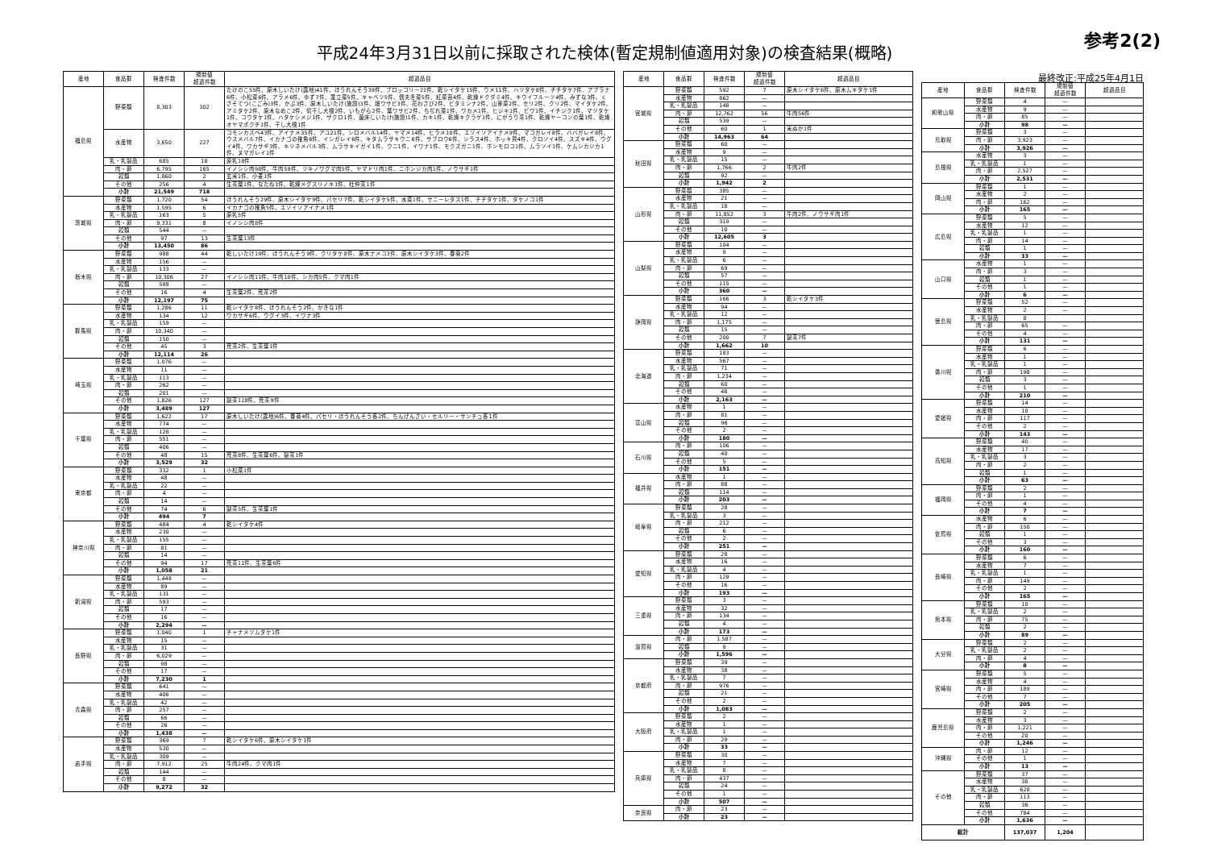参考2(2)
平成24年3月31日以前に採取された検体(暫定規制値適用対象)の検査結果(概略)
| 産地 | 食品群 | 検査件数 | 規制値 超過件数 | 超過品目 |
| --- | --- | --- | --- | --- |
| 福島県 | 野菜類 | 8,303 | 302 | たけのこ55件、原木しいたけ(露地)41件、ほうれんそう39件、ブロッコリー21件、乾シイタケ15件、ウメ11件、ハツタケ8件、チチタケ7件、アブラナ6件、小松菜6件、アラメ6件、ゆず7件、茎立菜5件、キャベツ5件、信夫冬菜5件、紅菜苔4件、乾燥ドクダミ4件、キウイフルーツ4件、みずな3件、くさそてつ(こごみ)3件、かぶ3件、原木しいたけ(施設)3件、畑ワサビ3件、花わさび2件、ビタミンナ2件、山東菜2件、セリ2件、クリ2件、マイタケ2件、アミタケ2件、原木なめこ2件、切干し大根2件、いもがら2件、葉ワサビ2件、ちぢれ菜1件、ワカメ1件、ヒジキ1件、ビワ1件、イチジク1件、マツタケ1件、コウタケ1件、ハタケシメジ1件、ザクロ1件、菌床しいたけ(施設)1件、カキ1件、乾燥キクラゲ1件、にがうり茶1件、乾燥ヤーコンの葉1件、乾燥オヤマボクチ1件、干し大根1件 |
| | 水産物 | 3,650 | 227 | コモンカスベ43件、アイナメ35件、アユ21件、シロメバル14件、ヤマメ14件、ヒラメ10件、エゾイソアイナメ9件、マコガレイ8件、ババガレイ8件、ウスメバル7件、イカナゴの稚魚6件、イシガレイ6件、キタムラサキウニ6件、サブロウ6件、シラス4件、ホッキ貝4件、クロソイ4件、スズキ4件、ウグイ4件、ワカサギ3件、キツネメバル3件、ムラサキイガイ1件、ウニ1件、イワナ1件、モクズガニ1件、ホンモロコ1件、ムラソイ1件、ケムシカジカ1件、ヌマガレイ1件 |
| | 乳・乳製品 | 685 | 18 | 原乳18件 |
| | 肉・卵 | 6,795 | 165 | イノシシ肉98件、牛肉59件、ツキノワグマ肉5件、ヤマドリ肉1件、ニホンジカ肉1件、ノウサギ1件 |
| | 穀類 | 1,860 | 2 | 玄米1件、小麦1件 |
| | その他 | 256 | 4 | 生茶葉1件、なたね1件、乾燥メグスリノキ1件、杜仲茶1件 |
| | 小計 | 21,549 | 718 | |
| 茨城県 | 野菜類 | 1,720 | 54 | ほうれんそう29件、原木シイタケ9件、パセリ7件、乾シイタケ5件、水菜1件、サニーレタス1件、チチタケ1件、タケノコ1件 |
| | 水産物 | 1,595 | 6 | イカナゴの稚魚5件、エゾイソアイナメ1件 |
| | 乳・乳製品 | 163 | 5 | 原乳5件 |
| | 肉・卵 | 9,331 | 8 | イノシシ肉8件 |
| | 穀類 | 544 | — | |
| | その他 | 97 | 13 | 生茶葉13件 |
| | 小計 | 13,450 | 86 | |
| 栃木県 | 野菜類 | 988 | 44 | 乾しいたけ19件、ほうれんそう9件、クリタケ8件、原木ナメコ3件、原木シイタケ3件、春菊2件 |
| | 水産物 | 156 | — | |
| | 乳・乳製品 | 133 | — | |
| | 肉・卵 | 10,306 | 27 | イノシシ肉11件、牛肉10件、シカ肉5件、クマ肉1件 |
| | 穀類 | 598 | — | |
| | その他 | 16 | 4 | 生茶葉2件、荒茶2件 |
| | 小計 | 12,197 | 75 | |
| 群馬県 | 野菜類 | 1,286 | 11 | 乾シイタケ8件、ほうれんそう2件、かきな1件 |
| | 水産物 | 134 | 12 | ワカサギ6件、ウグイ3件、イワナ3件 |
| | 乳・乳製品 | 159 | — | |
| | 肉・卵 | 10,340 | — | |
| | 穀類 | 150 | — | |
| | その他 | 45 | 3 | 荒茶2件、生茶葉1件 |
| | 小計 | 12,114 | 26 | |
| 埼玉県 | 野菜類 | 1,076 | — | |
| | 水産物 | 11 | — | |
| | 乳・乳製品 | 113 | — | |
| | 肉・卵 | 262 | — | |
| | 穀類 | 201 | — | |
| | その他 | 1,826 | 127 | 製茶118件、荒茶9件 |
| | 小計 | 3,489 | 127 | |
| 千葉県 | 野菜類 | 1,622 | 17 | 原木しいたけ(露地)6件、春菊4件、パセリ・ほうれんそう各2件、ちんげんさい・セルリー・サンチュ各1件 |
| | 水産物 | 774 | — | |
| | 乳・乳製品 | 128 | — | |
| | 肉・卵 | 551 | — | |
| | 穀類 | 406 | — | |
| | その他 | 48 | 15 | 荒茶8件、生茶葉6件、製茶1件 |
| | 小計 | 3,529 | 32 | |
| 東京都 | 野菜類 | 332 | 1 | 小松菜1件 |
| | 水産物 | 48 | — | |
| | 乳・乳製品 | 22 | — | |
| | 肉・卵 | 4 | — | |
| | 穀類 | 14 | — | |
| | その他 | 74 | 6 | 製茶5件、生茶葉1件 |
| | 小計 | 494 | 7 | |
| 神奈川県 | 野菜類 | 484 | 4 | 乾シイタケ4件 |
| | 水産物 | 230 | — | |
| | 乳・乳製品 | 155 | — | |
| | 肉・卵 | 81 | — | |
| | 穀類 | 14 | — | |
| | その他 | 94 | 17 | 荒茶11件、生茶葉6件 |
| | 小計 | 1,058 | 21 | |
| 新潟県 | 野菜類 | 1,448 | — | |
| | 水産物 | 89 | — | |
| | 乳・乳製品 | 131 | — | |
| | 肉・卵 | 593 | — | |
| | 穀類 | 17 | — | |
| | その他 | 16 | — | |
| | 小計 | 2,294 | — | |
| 長野県 | 野菜類 | 1,040 | 1 | チャナメツムタケ1件 |
| | 水産物 | 15 | — | |
| | 乳・乳製品 | 31 | — | |
| | 肉・卵 | 6,029 | — | |
| | 穀類 | 98 | — | |
| | その他 | 17 | — | |
| | 小計 | 7,230 | 1 | |
| 青森県 | 野菜類 | 641 | — | |
| | 水産物 | 406 | — | |
| | 乳・乳製品 | 42 | — | |
| | 肉・卵 | 257 | — | |
| | 穀類 | 66 | — | |
| | その他 | 26 | — | |
| | 小計 | 1,438 | — | |
| 岩手県 | 野菜類 | 369 | 7 | 乾シイタケ6件、原木シイタケ1件 |
| | 水産物 | 530 | — | |
| | 乳・乳製品 | 309 | — | |
| | 肉・卵 | 7,912 | 25 | 牛肉24件、クマ肉1件 |
| | 穀類 | 144 | — | |
| | その他 | 8 | — | |
| | 小計 | 9,272 | 32 | |
| 産地 | 食品群 | 検査件数 | 規制値 超過件数 | 超過品目 |
| --- | --- | --- | --- | --- |
| 宮城県 | 野菜類 | 592 | 7 | 原木シイタケ6件、原木ムキタケ1件 |
| | 水産物 | 862 | — | |
| | 乳・乳製品 | 148 | — | |
| | 肉・卵 | 12,762 | 56 | 牛肉56件 |
| | 穀類 | 539 | — | |
| | その他 | 60 | 1 | 米ぬか1件 |
| | 小計 | 14,963 | 64 | |
| 秋田県 | 野菜類 | 60 | — | |
| | 水産物 | 9 | — | |
| | 乳・乳製品 | 15 | — | |
| | 肉・卵 | 1,766 | 2 | 牛肉2件 |
| | 穀類 | 92 | — | |
| | 小計 | 1,942 | 2 | |
| 山形県 | 野菜類 | 385 | — | |
| | 水産物 | 21 | — | |
| | 乳・乳製品 | 18 | — | |
| | 肉・卵 | 11,852 | 3 | 牛肉2件、ノウサギ肉1件 |
| | 穀類 | 319 | — | |
| | その他 | 10 | — | |
| | 小計 | 12,605 | 3 | |
| 山梨県 | 野菜類 | 104 | — | |
| | 水産物 | 9 | — | |
| | 乳・乳製品 | 6 | — | |
| | 肉・卵 | 69 | — | |
| | 穀類 | 57 | — | |
| | その他 | 115 | — | |
| | 小計 | 360 | — | |
| 静岡県 | 野菜類 | 166 | 3 | 乾シイタケ3件 |
| | 水産物 | 94 | — | |
| | 乳・乳製品 | 12 | — | |
| | 肉・卵 | 1,175 | — | |
| | 穀類 | 15 | — | |
| | その他 | 200 | 7 | 製茶7件 |
| | 小計 | 1,662 | 10 | |
| 北海道 | 野菜類 | 183 | — | |
| | 水産物 | 567 | — | |
| | 乳・乳製品 | 71 | — | |
| | 肉・卵 | 1,234 | — | |
| | 穀類 | 60 | — | |
| | その他 | 48 | — | |
| | 小計 | 2,163 | — | |
| 富山県 | 水産物 | 1 | — | |
| | 肉・卵 | 81 | — | |
| | 穀類 | 96 | — | |
| | その他 | 2 | — | |
| | 小計 | 180 | — | |
| 石川県 | 肉・卵 | 106 | — | |
| | 穀類 | 40 | — | |
| | その他 | 5 | — | |
| | 小計 | 151 | — | |
| 福井県 | 水産物 | 1 | — | |
| | 肉・卵 | 88 | — | |
| | 穀類 | 114 | — | |
| | 小計 | 203 | — | |
| 岐阜県 | 野菜類 | 28 | — | |
| | 乳・乳製品 | 3 | — | |
| | 肉・卵 | 212 | — | |
| | 穀類 | 6 | — | |
| | その他 | 2 | — | |
| | 小計 | 251 | — | |
| 愛知県 | 野菜類 | 28 | — | |
| | 水産物 | 16 | — | |
| | 乳・乳製品 | 4 | — | |
| | 肉・卵 | 129 | — | |
| | その他 | 16 | — | |
| | 小計 | 193 | — | |
| 三重県 | 野菜類 | 3 | — | |
| | 水産物 | 32 | — | |
| | 肉・卵 | 134 | — | |
| | 穀類 | 4 | — | |
| | 小計 | 173 | — | |
| 滋賀県 | 肉・卵 | 1,587 | — | |
| | 穀類 | 9 | — | |
| | 小計 | 1,596 | — | |
| 京都府 | 野菜類 | 39 | — | |
| | 水産物 | 38 | — | |
| | 乳・乳製品 | 7 | — | |
| | 肉・卵 | 976 | — | |
| | 穀類 | 21 | — | |
| | その他 | 2 | — | |
| | 小計 | 1,083 | — | |
| 大阪府 | 野菜類 | 2 | — | |
| | 水産物 | 1 | — | |
| | 乳・乳製品 | 1 | — | |
| | 肉・卵 | 29 | — | |
| | 小計 | 33 | — | |
| 兵庫県 | 野菜類 | 30 | — | |
| | 水産物 | 7 | — | |
| | 乳・乳製品 | 8 | — | |
| | 肉・卵 | 437 | — | |
| | 穀類 | 24 | — | |
| | その他 | 1 | — | |
| | 小計 | 507 | — | |
| 奈良県 | 肉・卵 | 23 | — | |
| | 小計 | 23 | — | |
最終改正:平成25年4月1日
| 産地 | 食品群 | 検査件数 | 規制値 超過件数 | 超過品目 |
| --- | --- | --- | --- | --- |
| 和歌山県 | 野菜類 | 4 | — | |
| | 水産物 | 9 | — | |
| | 肉・卵 | 85 | — | |
| | 小計 | 98 | — | |
| 鳥取県 | 野菜類 | 3 | — | |
| | 肉・卵 | 3,923 | — | |
| | 小計 | 3,926 | — | |
| 島根県 | 水産物 | 3 | — | |
| | 乳・乳製品 | 1 | — | |
| | 肉・卵 | 2,527 | — | |
| | 小計 | 2,531 | — | |
| 岡山県 | 野菜類 | 1 | — | |
| | 水産物 | 2 | — | |
| | 肉・卵 | 162 | — | |
| | 小計 | 165 | — | |
| 広島県 | 野菜類 | 5 | — | |
| | 水産物 | 12 | — | |
| | 乳・乳製品 | 1 | — | |
| | 肉・卵 | 14 | — | |
| | 穀類 | 1 | — | |
| | 小計 | 33 | — | |
| 山口県 | 水産物 | 1 | — | |
| | 肉・卵 | 3 | — | |
| | 穀類 | 1 | — | |
| | その他 | 1 | — | |
| | 小計 | 6 | — | |
| 徳島県 | 野菜類 | 52 | — | |
| | 水産物 | 2 | — | |
| | 乳・乳製品 | 8 | | |
| | 肉・卵 | 65 | — | |
| | その他 | 4 | — | |
| | 小計 | 131 | — | |
| 香川県 | 野菜類 | 6 | — | |
| | 水産物 | 1 | — | |
| | 乳・乳製品 | 1 | — | |
| | 肉・卵 | 198 | — | |
| | 穀類 | 3 | — | |
| | その他 | 1 | — | |
| | 小計 | 210 | — | |
| 愛媛県 | 野菜類 | 14 | — | |
| | 水産物 | 10 | — | |
| | 肉・卵 | 117 | — | |
| | その他 | 2 | — | |
| | 小計 | 143 | — | |
| 高知県 | 野菜類 | 40 | — | |
| | 水産物 | 17 | — | |
| | 乳・乳製品 | 3 | — | |
| | 肉・卵 | 2 | — | |
| | 穀類 | 1 | — | |
| | 小計 | 63 | — | |
| 福岡県 | 野菜類 | 2 | — | |
| | 肉・卵 | 1 | — | |
| | その他 | 4 | — | |
| | 小計 | 7 | — | |
| 佐賀県 | 水産物 | 6 | — | |
| | 肉・卵 | 150 | — | |
| | 穀類 | 1 | — | |
| | その他 | 3 | — | |
| | 小計 | 160 | — | |
| 長崎県 | 野菜類 | 6 | — | |
| | 水産物 | 7 | — | |
| | 乳・乳製品 | 1 | — | |
| | 肉・卵 | 149 | — | |
| | その他 | 2 | — | |
| | 小計 | 165 | — | |
| 熊本県 | 野菜類 | 10 | — | |
| | 乳・乳製品 | 2 | — | |
| | 肉・卵 | 75 | — | |
| | 穀類 | 2 | — | |
| | 小計 | 89 | — | |
| 大分県 | 野菜類 | 2 | — | |
| | 乳・乳製品 | 2 | — | |
| | 肉・卵 | 4 | — | |
| | 小計 | 8 | — | |
| 宮崎県 | 野菜類 | 5 | — | |
| | 水産物 | 4 | — | |
| | 肉・卵 | 189 | — | |
| | その他 | 7 | — | |
| | 小計 | 205 | — | |
| 鹿児島県 | 野菜類 | 2 | — | |
| | 水産物 | 3 | — | |
| | 肉・卵 | 1,221 | — | |
| | その他 | 20 | — | |
| | 小計 | 1,246 | — | |
| 沖縄県 | 肉・卵 | 12 | — | |
| | その他 | 1 | — | |
| | 小計 | 13 | — | |
| その他 | 野菜類 | 37 | — | |
| | 水産物 | 38 | — | |
| | 乳・乳製品 | 628 | — | |
| | 肉・卵 | 113 | — | |
| | 穀類 | 36 | — | |
| | その他 | 784 | — | |
| | 小計 | 1,636 | — | |
| 総計 | | 137,037 | 1,204 | |